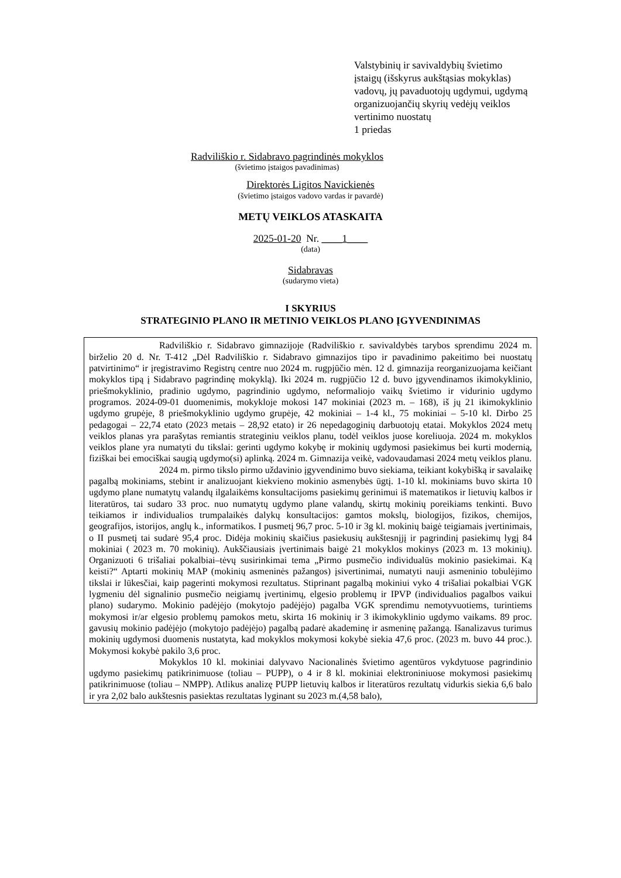Valstybinių ir savivaldybių švietimo
įstaigų (išskyrus aukštąsias mokyklas)
vadovų, jų pavaduotojų ugdymui, ugdymą
organizuojančių skyrių vedėjų veiklos
vertinimo nuostatų
1 priedas
Radviliškio r. Sidabravo pagrindinės mokyklos
(švietimo įstaigos pavadinimas)
Direktorės Ligitos Navickienės
(švietimo įstaigos vadovo vardas ir pavardė)
METŲ VEIKLOS ATASKAITA
2025-01-20 Nr. ____1____
(data)
Sidabravas
(sudarymo vieta)
I SKYRIUS
STRATEGINIO PLANO IR METINIO VEIKLOS PLANO ĮGYVENDINIMAS
Radviliškio r. Sidabravo gimnazijoje (Radviliškio r. savivaldybės tarybos sprendimu 2024 m. birželio 20 d. Nr. T-412 „Dėl Radviliškio r. Sidabravo gimnazijos tipo ir pavadinimo pakeitimo bei nuostatų patvirtinimo“ ir įregistravimo Registrų centre nuo 2024 m. rugpjūčio mėn. 12 d. gimnazija reorganizuojama keičiant mokyklos tipą į Sidabravo pagrindinę mokyklą). Iki 2024 m. rugpjūčio 12 d. buvo įgyvendinamos ikimokyklinio, priešmokyklinio, pradinio ugdymo, pagrindinio ugdymo, neformaliojo vaikų švietimo ir vidurinio ugdymo programos. 2024-09-01 duomenimis, mokykloje mokosi 147 mokiniai (2023 m. – 168), iš jų 21 ikimokyklinio ugdymo grupėje, 8 priešmokyklinio ugdymo grupėje, 42 mokiniai – 1-4 kl., 75 mokiniai – 5-10 kl. Dirbo 25 pedagogai – 22,74 etato (2023 metais – 28,92 etato) ir 26 nepedagoginių darbuotojų etatai. Mokyklos 2024 metų veiklos planas yra parašytas remiantis strateginiu veiklos planu, todėl veiklos juose koreliuoja. 2024 m. mokyklos veiklos plane yra numatyti du tikslai: gerinti ugdymo kokybę ir mokinių ugdymosi pasiekimus bei kurti modernią, fiziškai bei emociškai saugią ugdymo(si) aplinką. 2024 m. Gimnazija veikė, vadovaudamasi 2024 metų veiklos planu.
2024 m. pirmo tikslo pirmo uždavinio įgyvendinimo buvo siekiama, teikiant kokybišką ir savalaikę pagalbą mokiniams, stebint ir analizuojant kiekvieno mokinio asmenybės ūgtį. 1-10 kl. mokiniams buvo skirta 10 ugdymo plane numatytų valandų ilgalaikėms konsultacijoms pasiekimų gerinimui iš matematikos ir lietuvių kalbos ir literatūros, tai sudaro 33 proc. nuo numatytų ugdymo plane valandų, skirtų mokinių poreikiams tenkinti. Buvo teikiamos ir individualios trumpalaikės dalykų konsultacijos: gamtos mokslų, biologijos, fizikos, chemijos, geografijos, istorijos, anglų k., informatikos. I pusmetį 96,7 proc. 5-10 ir 3g kl. mokinių baigė teigiamais įvertinimais, o II pusmetį tai sudarė 95,4 proc. Didėja mokinių skaičius pasiekusių aukštesnįjį ir pagrindinį pasiekimų lygį 84 mokiniai ( 2023 m. 70 mokinių). Aukščiausiais įvertinimais baigė 21 mokyklos mokinys (2023 m. 13 mokinių). Organizuoti 6 trišaliai pokalbiai–tėvų susirinkimai tema „Pirmo pusmečio individualūs mokinio pasiekimai. Ką keisti?“ Aptarti mokinių MAP (mokinių asmeninės pažangos) įsivertinimai, numatyti nauji asmeninio tobulėjimo tikslai ir lūkesčiai, kaip pagerinti mokymosi rezultatus. Stiprinant pagalbą mokiniui vyko 4 trišaliai pokalbiai VGK lygmeniu dėl signalinio pusmečio neigiamų įvertinimų, elgesio problemų ir IPVP (individualios pagalbos vaikui plano) sudarymo. Mokinio padėjėjo (mokytojo padėjėjo) pagalba VGK sprendimu nemotyvuotiems, turintiems mokymosi ir/ar elgesio problemų pamokos metu, skirta 16 mokinių ir 3 ikimokyklinio ugdymo vaikams. 89 proc. gavusių mokinio padėjėjo (mokytojo padėjėjo) pagalbą padarė akademinę ir asmeninę pažangą. Išanalizavus turimus mokinių ugdymosi duomenis nustatyta, kad mokyklos mokymosi kokybė siekia 47,6 proc. (2023 m. buvo 44 proc.). Mokymosi kokybė pakilo 3,6 proc.
Mokyklos 10 kl. mokiniai dalyvavo Nacionalinės švietimo agentūros vykdytuose pagrindinio ugdymo pasiekimų patikrinimuose (toliau – PUPP), o 4 ir 8 kl. mokiniai elektroniniuose mokymosi pasiekimų patikrinimuose (toliau – NMPP). Atlikus analizę PUPP lietuvių kalbos ir literatūros rezultatų vidurkis siekia 6,6 balo ir yra 2,02 balo aukštesnis pasiektas rezultatas lyginant su 2023 m.(4,58 balo),